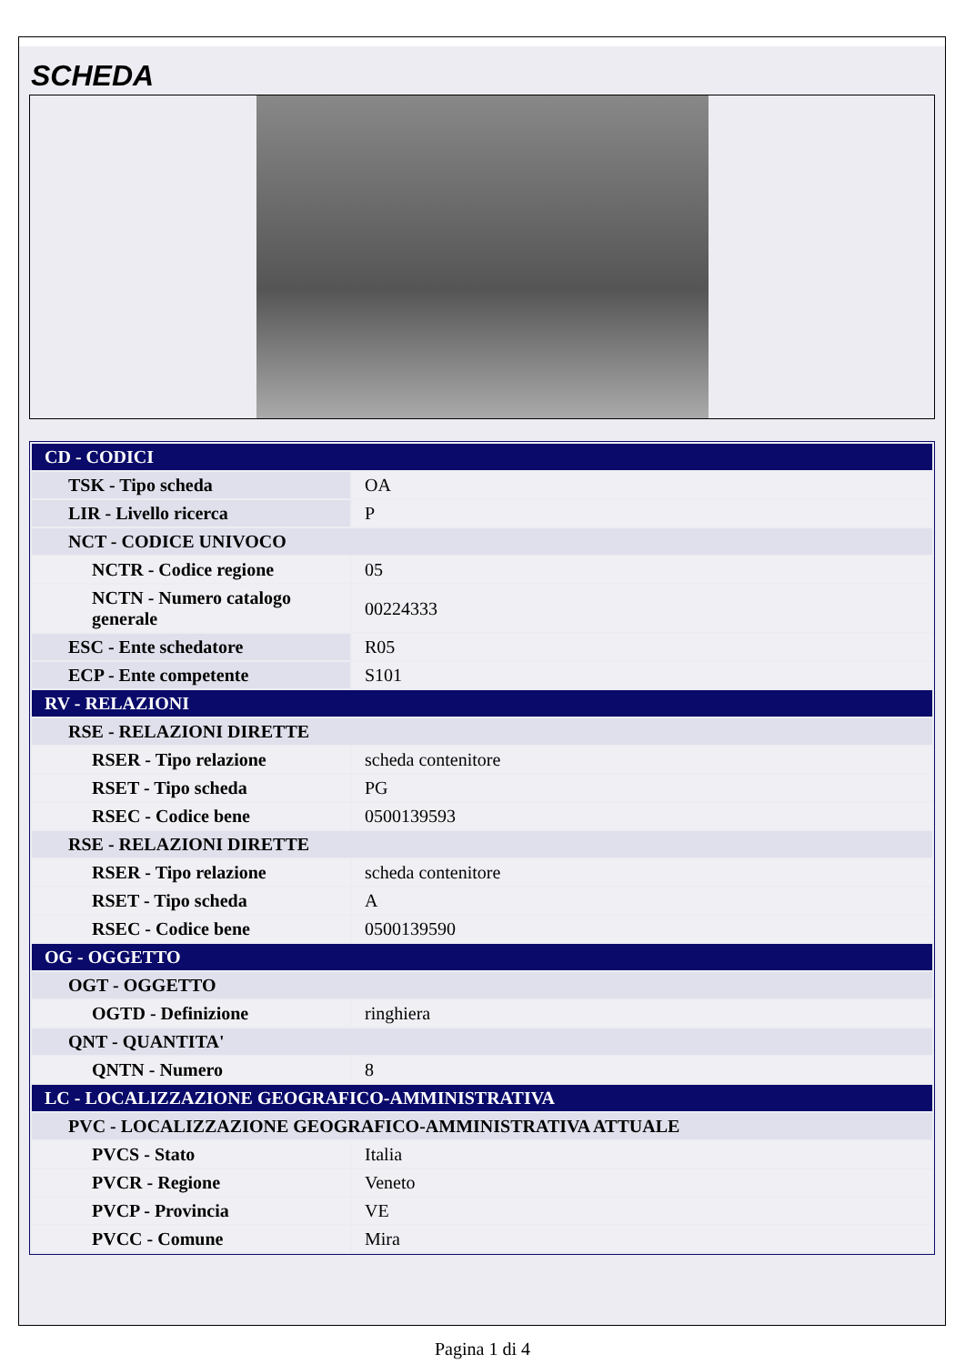SCHEDA
| CD - CODICI | |
| TSK - Tipo scheda | OA |
| LIR - Livello ricerca | P |
| NCT - CODICE UNIVOCO | |
| NCTR - Codice regione | 05 |
| NCTN - Numero catalogo generale | 00224333 |
| ESC - Ente schedatore | R05 |
| ECP - Ente competente | S101 |
| RV - RELAZIONI | |
| RSE - RELAZIONI DIRETTE | |
| RSER - Tipo relazione | scheda contenitore |
| RSET - Tipo scheda | PG |
| RSEC - Codice bene | 0500139593 |
| RSE - RELAZIONI DIRETTE | |
| RSER - Tipo relazione | scheda contenitore |
| RSET - Tipo scheda | A |
| RSEC - Codice bene | 0500139590 |
| OG - OGGETTO | |
| OGT - OGGETTO | |
| OGTD - Definizione | ringhiera |
| QNT - QUANTITA' | |
| QNTN - Numero | 8 |
| LC - LOCALIZZAZIONE GEOGRAFICO-AMMINISTRATIVA | |
| PVC - LOCALIZZAZIONE GEOGRAFICO-AMMINISTRATIVA ATTUALE | |
| PVCS - Stato | Italia |
| PVCR - Regione | Veneto |
| PVCP - Provincia | VE |
| PVCC - Comune | Mira |
Pagina 1 di 4